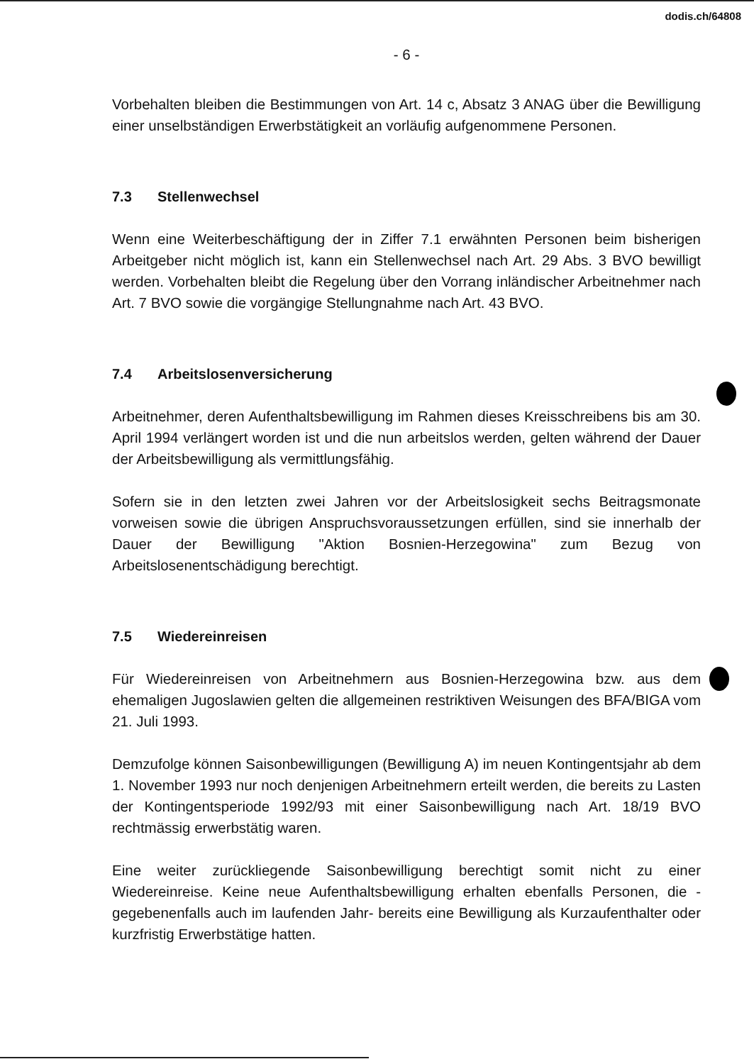dodis.ch/64808
- 6 -
Vorbehalten bleiben die Bestimmungen von Art. 14 c, Absatz 3 ANAG über die Bewilligung einer unselbständigen Erwerbstätigkeit an vorläufig aufgenommene Personen.
7.3 Stellenwechsel
Wenn eine Weiterbeschäftigung der in Ziffer 7.1 erwähnten Personen beim bisherigen Arbeitgeber nicht möglich ist, kann ein Stellenwechsel nach Art. 29 Abs. 3 BVO bewilligt werden. Vorbehalten bleibt die Regelung über den Vorrang inländischer Arbeitnehmer nach Art. 7 BVO sowie die vorgängige Stellungnahme nach Art. 43 BVO.
7.4 Arbeitslosenversicherung
Arbeitnehmer, deren Aufenthaltsbewilligung im Rahmen dieses Kreisschreibens bis am 30. April 1994 verlängert worden ist und die nun arbeitslos werden, gelten während der Dauer der Arbeitsbewilligung als vermittlungsfähig.
Sofern sie in den letzten zwei Jahren vor der Arbeitslosigkeit sechs Beitragsmonate vorweisen sowie die übrigen Anspruchsvoraussetzungen erfüllen, sind sie innerhalb der Dauer der Bewilligung "Aktion Bosnien-Herzegowina" zum Bezug von Arbeitslosenentschädigung berechtigt.
7.5 Wiedereinreisen
Für Wiedereinreisen von Arbeitnehmern aus Bosnien-Herzegowina bzw. aus dem ehemaligen Jugoslawien gelten die allgemeinen restriktiven Weisungen des BFA/BIGA vom 21. Juli 1993.
Demzufolge können Saisonbewilligungen (Bewilligung A) im neuen Kontingentsjahr ab dem 1. November 1993 nur noch denjenigen Arbeitnehmern erteilt werden, die bereits zu Lasten der Kontingentsperiode 1992/93 mit einer Saisonbewilligung nach Art. 18/19 BVO rechtmässig erwerbstätig waren.
Eine weiter zurückliegende Saisonbewilligung berechtigt somit nicht zu einer Wiedereinreise. Keine neue Aufenthaltsbewilligung erhalten ebenfalls Personen, die -gegebenenfalls auch im laufenden Jahr- bereits eine Bewilligung als Kurzaufenthalter oder kurzfristig Erwerbstätige hatten.